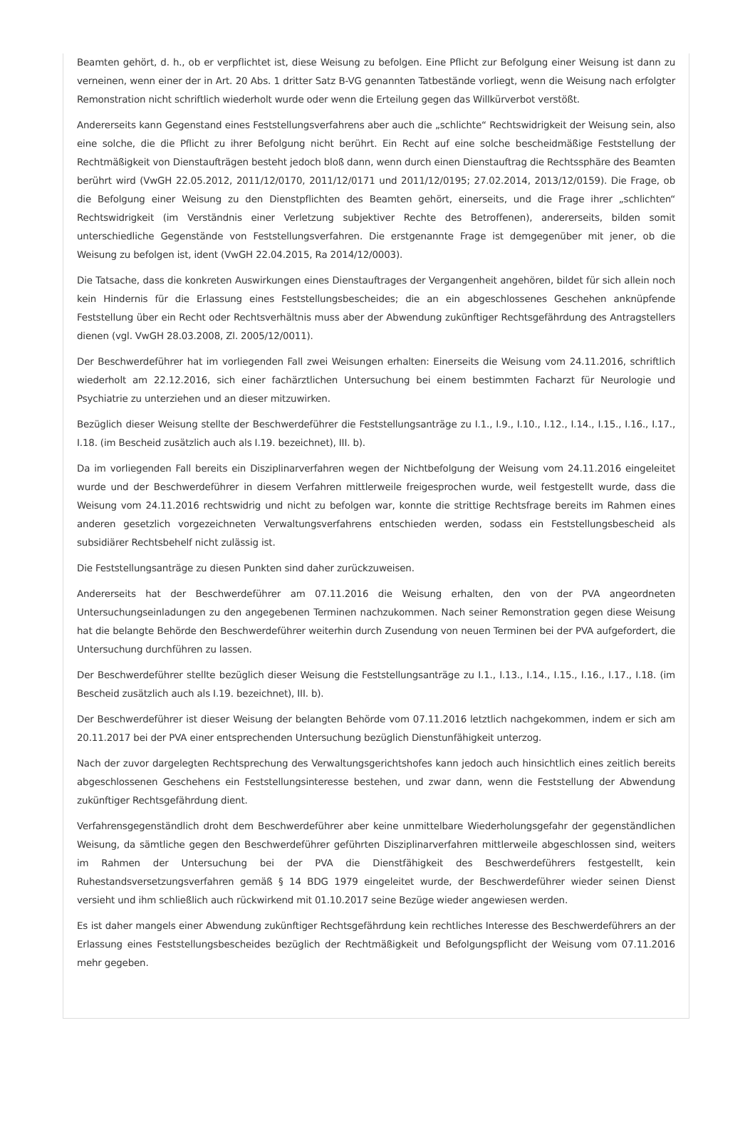Beamten gehört, d. h., ob er verpflichtet ist, diese Weisung zu befolgen. Eine Pflicht zur Befolgung einer Weisung ist dann zu verneinen, wenn einer der in Art. 20 Abs. 1 dritter Satz B-VG genannten Tatbestände vorliegt, wenn die Weisung nach erfolgter Remonstration nicht schriftlich wiederholt wurde oder wenn die Erteilung gegen das Willkürverbot verstößt.
Andererseits kann Gegenstand eines Feststellungsverfahrens aber auch die „schlichte“ Rechtswidrigkeit der Weisung sein, also eine solche, die die Pflicht zu ihrer Befolgung nicht berührt. Ein Recht auf eine solche bescheidmäßige Feststellung der Rechtmäßigkeit von Dienstaufträgen besteht jedoch bloß dann, wenn durch einen Dienstauftrag die Rechtssphäre des Beamten berührt wird (VwGH 22.05.2012, 2011/12/0170, 2011/12/0171 und 2011/12/0195; 27.02.2014, 2013/12/0159). Die Frage, ob die Befolgung einer Weisung zu den Dienstpflichten des Beamten gehört, einerseits, und die Frage ihrer „schlichten“ Rechtswidrigkeit (im Verständnis einer Verletzung subjektiver Rechte des Betroffenen), andererseits, bilden somit unterschiedliche Gegenstände von Feststellungsverfahren. Die erstgenannte Frage ist demgegenüber mit jener, ob die Weisung zu befolgen ist, ident (VwGH 22.04.2015, Ra 2014/12/0003).
Die Tatsache, dass die konkreten Auswirkungen eines Dienstauftrages der Vergangenheit angehören, bildet für sich allein noch kein Hindernis für die Erlassung eines Feststellungsbescheides; die an ein abgeschlossenes Geschehen anknüpfende Feststellung über ein Recht oder Rechtsverhältnis muss aber der Abwendung zukünftiger Rechtsgefährdung des Antragstellers dienen (vgl. VwGH 28.03.2008, Zl. 2005/12/0011).
Der Beschwerdeführer hat im vorliegenden Fall zwei Weisungen erhalten: Einerseits die Weisung vom 24.11.2016, schriftlich wiederholt am 22.12.2016, sich einer fachärztlichen Untersuchung bei einem bestimmten Facharzt für Neurologie und Psychiatrie zu unterziehen und an dieser mitzuwirken.
Bezüglich dieser Weisung stellte der Beschwerdeführer die Feststellungsanträge zu I.1., I.9., I.10., I.12., I.14., I.15., I.16., I.17., I.18. (im Bescheid zusätzlich auch als I.19. bezeichnet), III. b).
Da im vorliegenden Fall bereits ein Disziplinarverfahren wegen der Nichtbefolgung der Weisung vom 24.11.2016 eingeleitet wurde und der Beschwerdeführer in diesem Verfahren mittlerweile freigesprochen wurde, weil festgestellt wurde, dass die Weisung vom 24.11.2016 rechtswidrig und nicht zu befolgen war, konnte die strittige Rechtsfrage bereits im Rahmen eines anderen gesetzlich vorgezeichneten Verwaltungsverfahrens entschieden werden, sodass ein Feststellungsbescheid als subsidiärer Rechtsbehelf nicht zulässig ist.
Die Feststellungsanträge zu diesen Punkten sind daher zurückzuweisen.
Andererseits hat der Beschwerdeführer am 07.11.2016 die Weisung erhalten, den von der PVA angeordneten Untersuchungseinladungen zu den angegebenen Terminen nachzukommen. Nach seiner Remonstration gegen diese Weisung hat die belangte Behörde den Beschwerdeführer weiterhin durch Zusendung von neuen Terminen bei der PVA aufgefordert, die Untersuchung durchführen zu lassen.
Der Beschwerdeführer stellte bezüglich dieser Weisung die Feststellungsanträge zu I.1., I.13., I.14., I.15., I.16., I.17., I.18. (im Bescheid zusätzlich auch als I.19. bezeichnet), III. b).
Der Beschwerdeführer ist dieser Weisung der belangten Behörde vom 07.11.2016 letztlich nachgekommen, indem er sich am 20.11.2017 bei der PVA einer entsprechenden Untersuchung bezüglich Dienstunfähigkeit unterzog.
Nach der zuvor dargelegten Rechtsprechung des Verwaltungsgerichtshofes kann jedoch auch hinsichtlich eines zeitlich bereits abgeschlossenen Geschehens ein Feststellungsinteresse bestehen, und zwar dann, wenn die Feststellung der Abwendung zukünftiger Rechtsgefährdung dient.
Verfahrensgegenständlich droht dem Beschwerdeführer aber keine unmittelbare Wiederholungsgefahr der gegenständlichen Weisung, da sämtliche gegen den Beschwerdeführer geführten Disziplinarverfahren mittlerweile abgeschlossen sind, weiters im Rahmen der Untersuchung bei der PVA die Dienstfähigkeit des Beschwerdeführers festgestellt, kein Ruhestandsversetzungsverfahren gemäß § 14 BDG 1979 eingeleitet wurde, der Beschwerdeführer wieder seinen Dienst versieht und ihm schließlich auch rückwirkend mit 01.10.2017 seine Bezüge wieder angewiesen werden.
Es ist daher mangels einer Abwendung zukünftiger Rechtsgefährdung kein rechtliches Interesse des Beschwerdeführers an der Erlassung eines Feststellungsbescheides bezüglich der Rechtmäßigkeit und Befolgungspflicht der Weisung vom 07.11.2016 mehr gegeben.